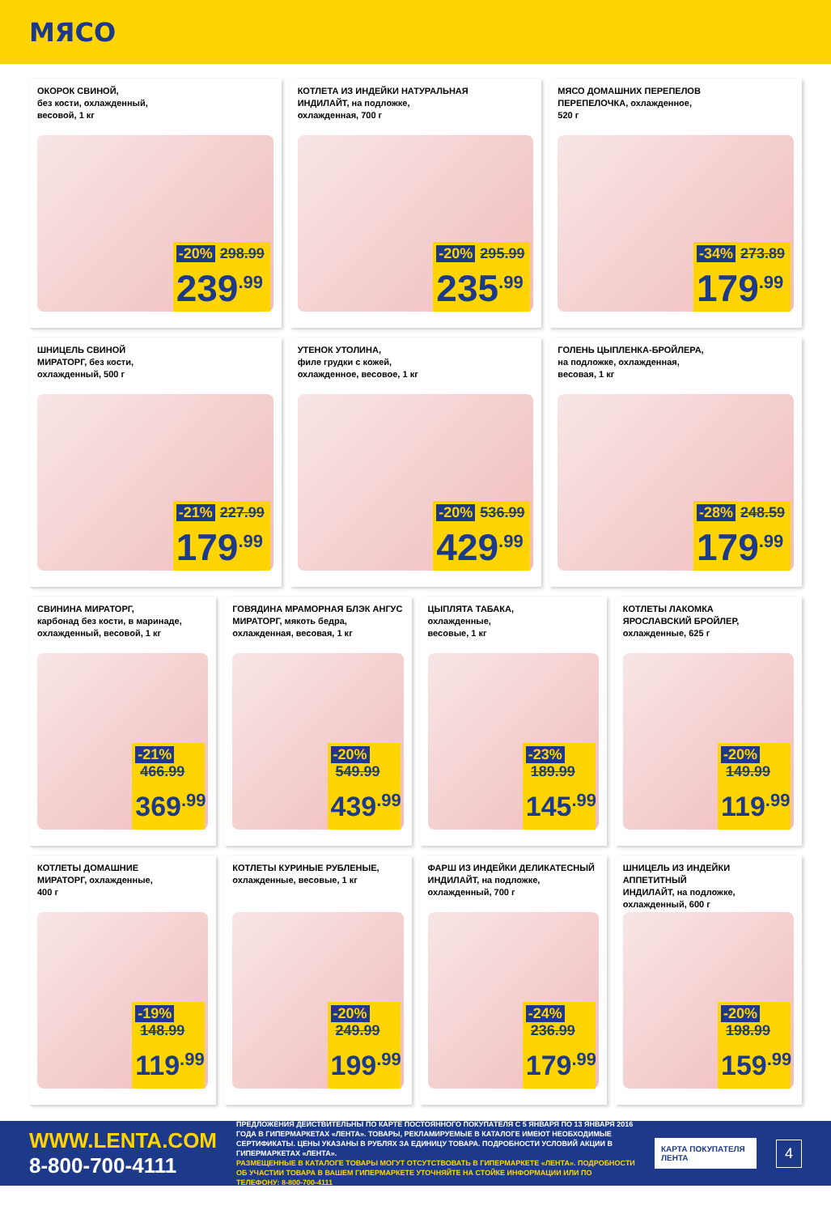МЯСО
ОКОРОК СВИНОЙ,
без кости, охлажденный,
весовой, 1 кг
-20% 298.99
239<sup>.99</sup>
КОТЛЕТА ИЗ ИНДЕЙКИ НАТУРАЛЬНАЯ
ИНДИЛАЙТ, на подложке,
охлажденная, 700 г
-20% 295.99
235<sup>.99</sup>
МЯСО ДОМАШНИХ ПЕРЕПЕЛОВ
ПЕРЕПЕЛОЧКА, охлажденное,
520 г
-34% 273.89
179<sup>.99</sup>
ШНИЦЕЛЬ СВИНОЙ
МИРАТОРГ, без кости,
охлажденный, 500 г
-21% 227.99
179<sup>.99</sup>
УТЕНОК УТОЛИНА,
филе грудки с кожей,
охлажденное, весовое, 1 кг
-20% 536.99
429<sup>.99</sup>
ГОЛЕНЬ ЦЫПЛЕНКА-БРОЙЛЕРА,
на подложке, охлажденная,
весовая, 1 кг
-28% 248.59
179<sup>.99</sup>
СВИНИНА МИРАТОРГ,
карбонад без кости, в маринаде,
охлажденный, весовой, 1 кг
-21% 466.99
369<sup>.99</sup>
ГОВЯДИНА МРАМОРНАЯ БЛЭК АНГУС
МИРАТОРГ, мякоть бедра,
охлажденная, весовая, 1 кг
-20% 549.99
439<sup>.99</sup>
ЦЫПЛЯТА ТАБАКА,
охлажденные,
весовые, 1 кг
-23% 189.99
145<sup>.99</sup>
КОТЛЕТЫ ЛАКОМКА
ЯРОСЛАВСКИЙ БРОЙЛЕР,
охлажденные, 625 г
-20% 149.99
119<sup>.99</sup>
КОТЛЕТЫ ДОМАШНИЕ
МИРАТОРГ, охлажденные,
400 г
-19% 148.99
119<sup>.99</sup>
КОТЛЕТЫ КУРИНЫЕ РУБЛЕНЫЕ,
охлажденные, весовые, 1 кг
-20% 249.99
199<sup>.99</sup>
ФАРШ ИЗ ИНДЕЙКИ ДЕЛИКАТЕСНЫЙ
ИНДИЛАЙТ, на подложке,
охлажденный, 700 г
-24% 236.99
179<sup>.99</sup>
ШНИЦЕЛЬ ИЗ ИНДЕЙКИ АППЕТИТНЫЙ
ИНДИЛАЙТ, на подложке,
охлажденный, 600 г
-20% 198.99
159<sup>.99</sup>
WWW.LENTA.COM
8-800-700-4111
ПРЕДЛОЖЕНИЯ ДЕЙСТВИТЕЛЬНЫ ПО КАРТЕ ПОСТОЯННОГО ПОКУПАТЕЛЯ С 5 ЯНВАРЯ ПО 13 ЯНВАРЯ 2016 ГОДА В ГИПЕРМАРКЕТАХ «ЛЕНТА». ТОВАРЫ, РЕКЛАМИРУЕМЫЕ В КАТАЛОГЕ ИМЕЮТ НЕОБХОДИМЫЕ СЕРТИФИКАТЫ. ЦЕНЫ УКАЗАНЫ В РУБЛЯХ ЗА ЕДИНИЦУ ТОВАРА. ПОДРОБНОСТИ УСЛОВИЙ АКЦИИ В ГИПЕРМАРКЕТАХ «ЛЕНТА».
РАЗМЕЩЕННЫЕ В КАТАЛОГЕ ТОВАРЫ МОГУТ ОТСУТСТВОВАТЬ В ГИПЕРМАРКЕТЕ «ЛЕНТА». ПОДРОБНОСТИ ОБ УЧАСТИИ ТОВАРА В ВАШЕМ ГИПЕРМАРКЕТЕ УТОЧНЯЙТЕ НА СТОЙКЕ ИНФОРМАЦИИ ИЛИ ПО ТЕЛЕФОНУ: 8-800-700-4111
КАРТА ПОКУПАТЕЛЯ
ЛЕНТА
4